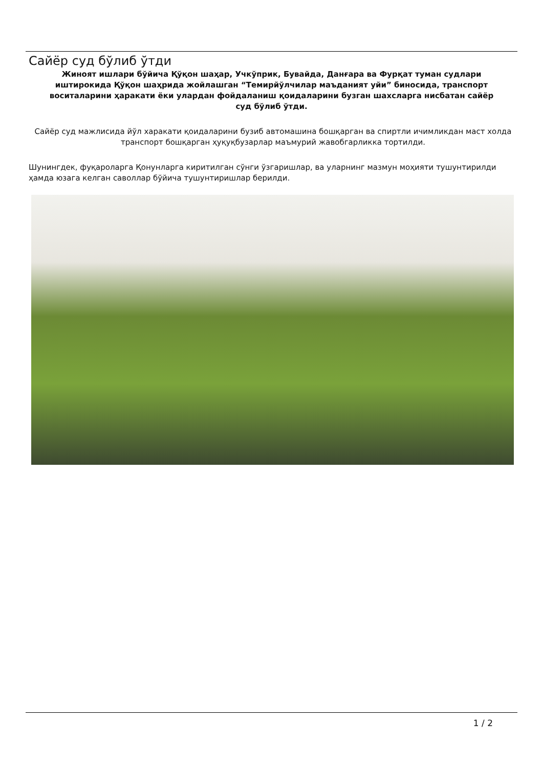Сайёр суд бўлиб ўтди
Жиноят ишлари бўйича Қўқон шаҳар, Учкўприк, Бувайда, Данғара ва Фурқат туман судлари иштирокида Қўқон шаҳрида жойлашган “Темирйўлчилар маъданият уйи” биносида, транспорт воситаларини ҳаракати ёки улардан фойдаланиш қоидаларини бузган шахсларга нисбатан сайёр суд бўлиб ўтди.
Сайёр суд мажлисида йўл харакати қоидаларини бузиб автомашина бошқарган ва спиртли ичимликдан маст холда транспорт бошқарган ҳуқуқбузарлар маъмурий жавобгарликка тортилди.
Шунингдек, фуқароларга Қонунларга киритилган сўнги ўзгаришлар, ва уларнинг мазмун моҳияти тушунтирилди ҳамда юзага келган саволлар бўйича тушунтиришлар берилди.
1 / 2